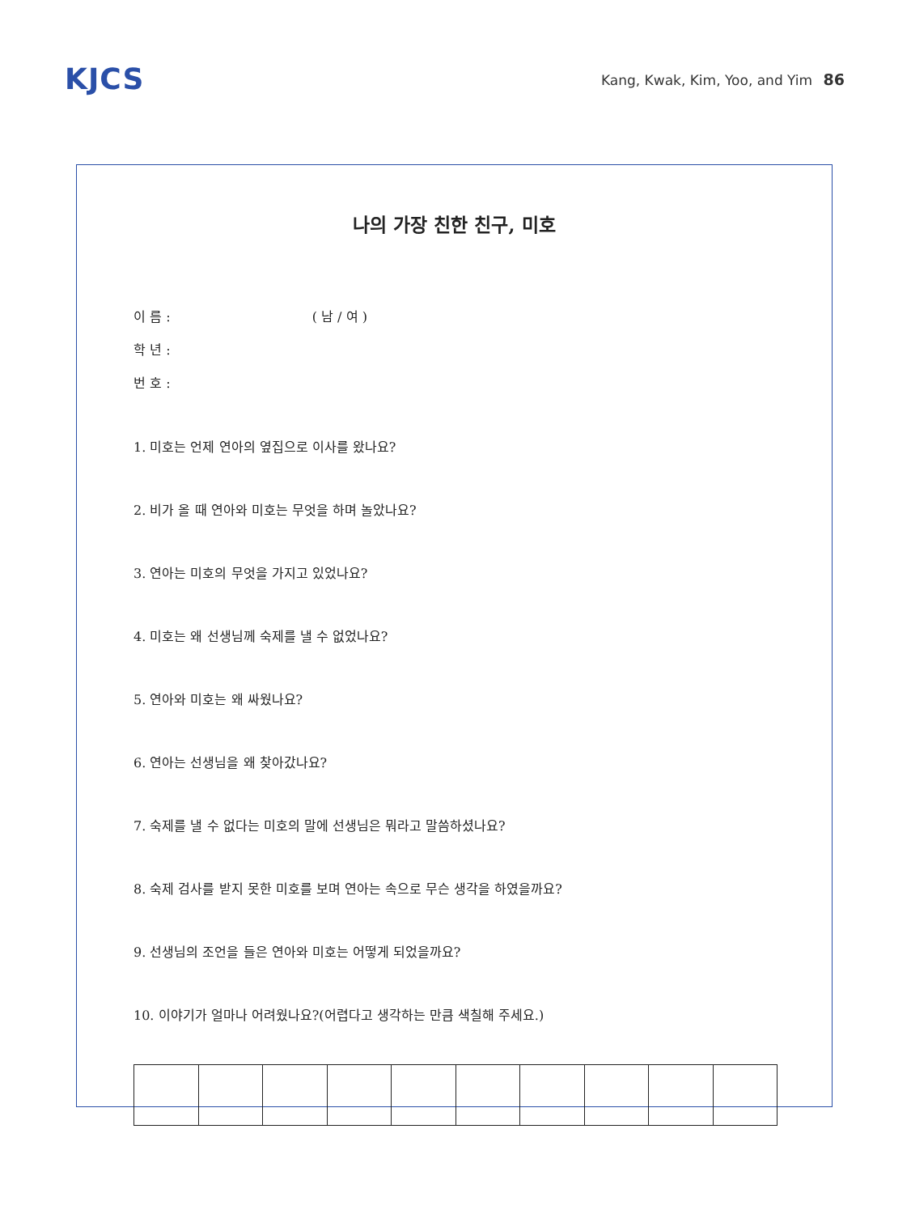KJCS
Kang, Kwak, Kim, Yoo, and Yim 86
나의 가장 친한 친구, 미호
이 름 : ( 남 / 여 )
학 년 :
번 호 :
1. 미호는 언제 연아의 옆집으로 이사를 왔나요?
2. 비가 올 때 연아와 미호는 무엇을 하며 놀았나요?
3. 연아는 미호의 무엇을 가지고 있었나요?
4. 미호는 왜 선생님께 숙제를 낼 수 없었나요?
5. 연아와 미호는 왜 싸웠나요?
6. 연아는 선생님을 왜 찾아갔나요?
7. 숙제를 낼 수 없다는 미호의 말에 선생님은 뭐라고 말씀하셨나요?
8. 숙제 검사를 받지 못한 미호를 보며 연아는 속으로 무슨 생각을 하였을까요?
9. 선생님의 조언을 들은 연아와 미호는 어떻게 되었을까요?
10. 이야기가 얼마나 어려웠나요?(어렵다고 생각하는 만큼 색칠해 주세요.)